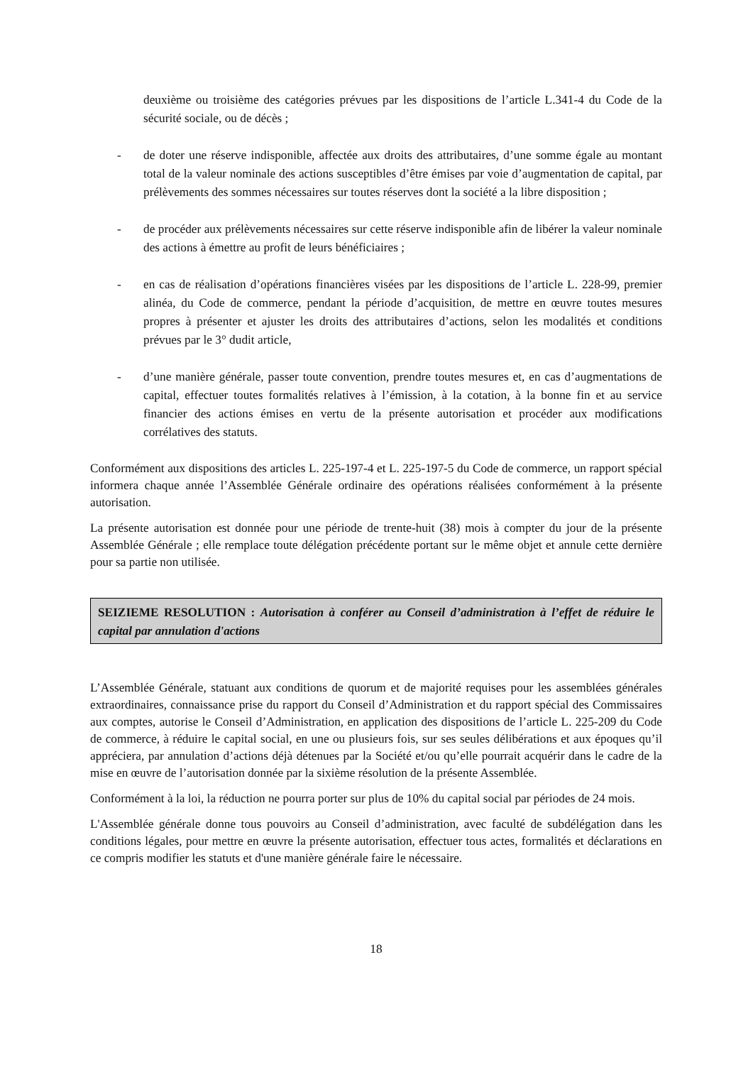deuxième ou troisième des catégories prévues par les dispositions de l’article L.341-4 du Code de la sécurité sociale, ou de décès ;
- de doter une réserve indisponible, affectée aux droits des attributaires, d’une somme égale au montant total de la valeur nominale des actions susceptibles d’être émises par voie d’augmentation de capital, par prélèvements des sommes nécessaires sur toutes réserves dont la société a la libre disposition ;
- de procéder aux prélèvements nécessaires sur cette réserve indisponible afin de libérer la valeur nominale des actions à émettre au profit de leurs bénéficiaires ;
- en cas de réalisation d’opérations financières visées par les dispositions de l’article L. 228-99, premier alinéa, du Code de commerce, pendant la période d’acquisition, de mettre en œuvre toutes mesures propres à présenter et ajuster les droits des attributaires d’actions, selon les modalités et conditions prévues par le 3° dudit article,
- d’une manière générale, passer toute convention, prendre toutes mesures et, en cas d’augmentations de capital, effectuer toutes formalités relatives à l’émission, à la cotation, à la bonne fin et au service financier des actions émises en vertu de la présente autorisation et procéder aux modifications corrélatives des statuts.
Conformément aux dispositions des articles L. 225-197-4 et L. 225-197-5 du Code de commerce, un rapport spécial informera chaque année l’Assemblée Générale ordinaire des opérations réalisées conformément à la présente autorisation.
La présente autorisation est donnée pour une période de trente-huit (38) mois à compter du jour de la présente Assemblée Générale ; elle remplace toute délégation précédente portant sur le même objet et annule cette dernière pour sa partie non utilisée.
SEIZIEME RESOLUTION : Autorisation à conférer au Conseil d’administration à l’effet de réduire le capital par annulation d'actions
L’Assemblée Générale, statuant aux conditions de quorum et de majorité requises pour les assemblées générales extraordinaires, connaissance prise du rapport du Conseil d’Administration et du rapport spécial des Commissaires aux comptes, autorise le Conseil d’Administration, en application des dispositions de l’article L. 225-209 du Code de commerce, à réduire le capital social, en une ou plusieurs fois, sur ses seules délibérations et aux époques qu’il appréciera, par annulation d’actions déjà détenues par la Société et/ou qu’elle pourrait acquérir dans le cadre de la mise en œuvre de l’autorisation donnée par la sixième résolution de la présente Assemblée.
Conformément à la loi, la réduction ne pourra porter sur plus de 10% du capital social par périodes de 24 mois.
L'Assemblée générale donne tous pouvoirs au Conseil d’administration, avec faculté de subdélégation dans les conditions légales, pour mettre en œuvre la présente autorisation, effectuer tous actes, formalités et déclarations en ce compris modifier les statuts et d'une manière générale faire le nécessaire.
18